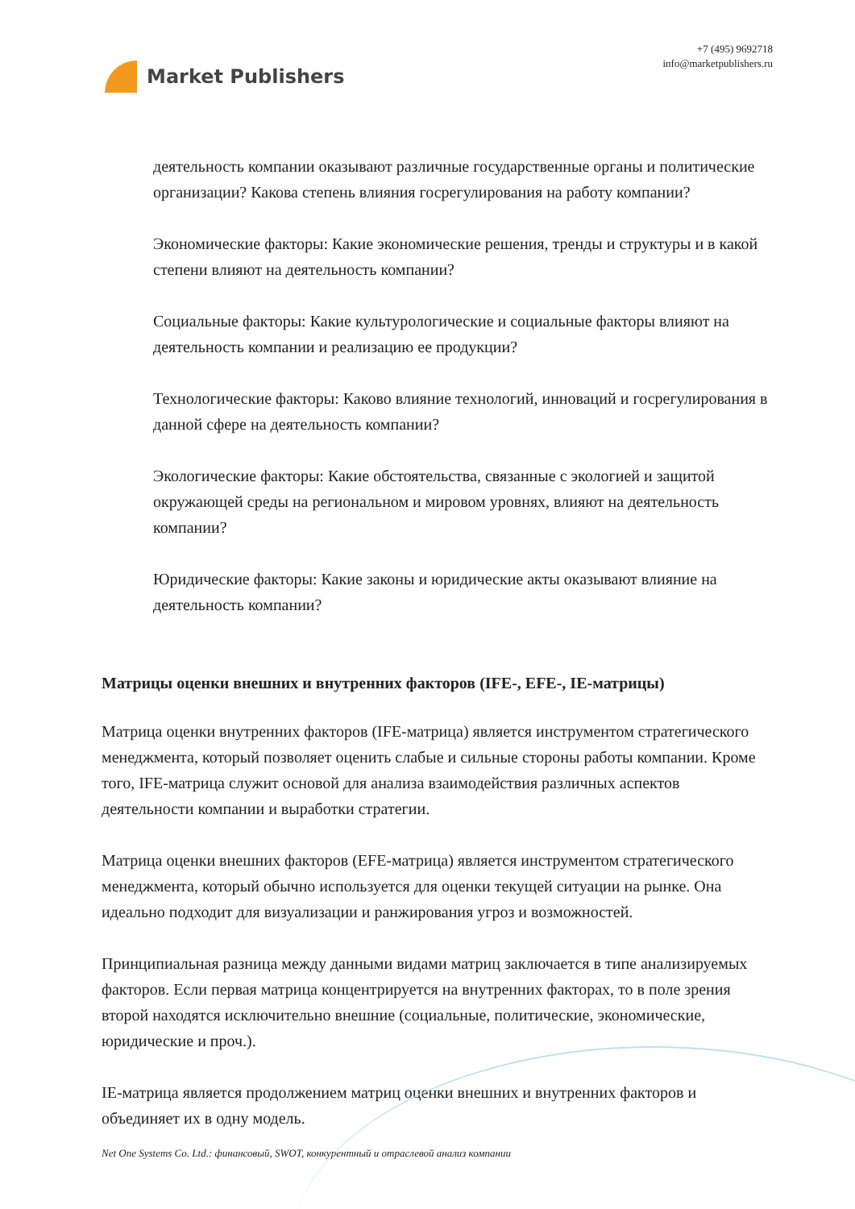Market Publishers
+7 (495) 9692718
info@marketpublishers.ru
деятельность компании оказывают различные государственные органы и политические организации? Какова степень влияния госрегулирования на работу компании?
Экономические факторы: Какие экономические решения, тренды и структуры и в какой степени влияют на деятельность компании?
Социальные факторы: Какие культурологические и социальные факторы влияют на деятельность компании и реализацию ее продукции?
Технологические факторы: Каково влияние технологий, инноваций и госрегулирования в данной сфере на деятельность компании?
Экологические факторы: Какие обстоятельства, связанные с экологией и защитой окружающей среды на региональном и мировом уровнях, влияют на деятельность компании?
Юридические факторы: Какие законы и юридические акты оказывают влияние на деятельность компании?
Матрицы оценки внешних и внутренних факторов (IFE-, EFE-, IE-матрицы)
Матрица оценки внутренних факторов (IFE-матрица) является инструментом стратегического менеджмента, который позволяет оценить слабые и сильные стороны работы компании. Кроме того, IFE-матрица служит основой для анализа взаимодействия различных аспектов деятельности компании и выработки стратегии.
Матрица оценки внешних факторов (EFE-матрица) является инструментом стратегического менеджмента, который обычно используется для оценки текущей ситуации на рынке. Она идеально подходит для визуализации и ранжирования угроз и возможностей.
Принципиальная разница между данными видами матриц заключается в типе анализируемых факторов. Если первая матрица концентрируется на внутренних факторах, то в поле зрения второй находятся исключительно внешние (социальные, политические, экономические, юридические и проч.).
IE-матрица является продолжением матриц оценки внешних и внутренних факторов и объединяет их в одну модель.
Net One Systems Co. Ltd.: финансовый, SWOT, конкурентный и отраслевой анализ компании